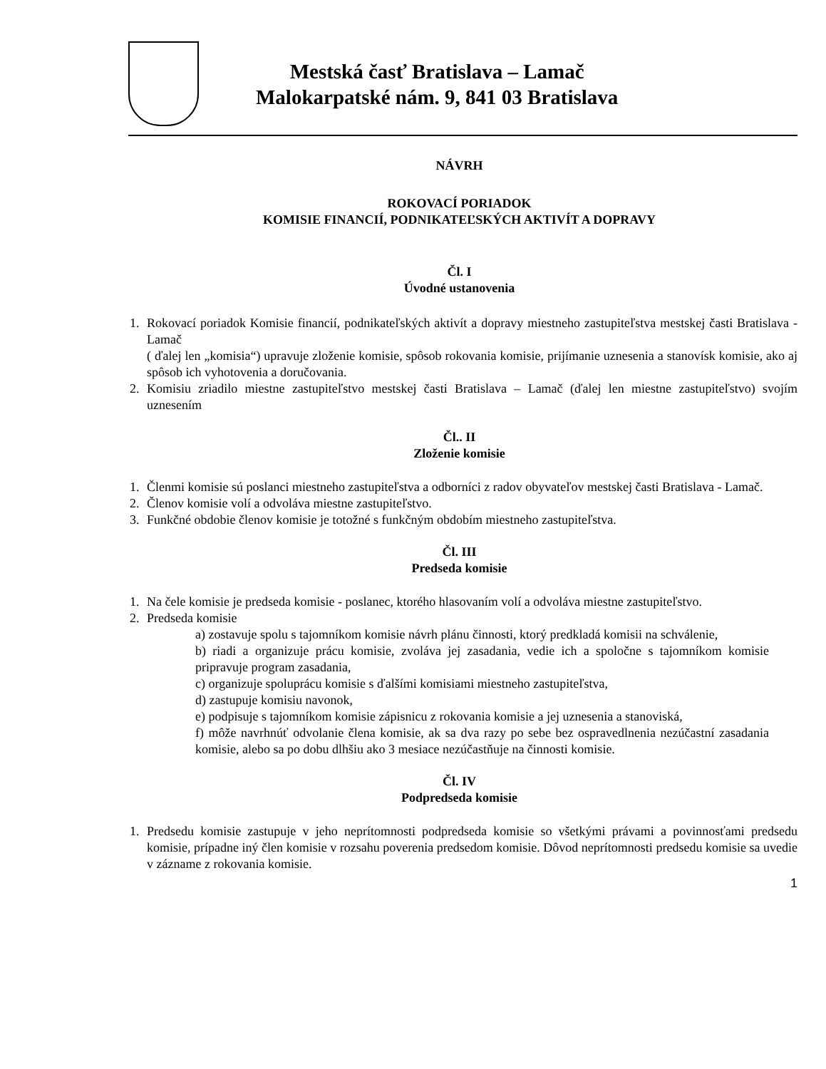Mestská časť Bratislava – Lamač
Malokarpatské nám. 9, 841 03 Bratislava
NÁVRH
ROKOVACÍ PORIADOK
KOMISIE FINANCIÍ, PODNIKATEĽSKÝCH AKTIVÍT A DOPRAVY
Čl. I
Úvodné ustanovenia
1. Rokovací poriadok Komisie financií, podnikateľských aktivít a dopravy miestneho zastupiteľstva mestskej časti Bratislava - Lamač
( ďalej len „komisia“) upravuje zloženie komisie, spôsob rokovania komisie, prijímanie uznesenia a stanovísk komisie, ako aj spôsob ich vyhotovenia a doručovania.
2. Komisiu zriadilo miestne zastupiteľstvo mestskej časti Bratislava – Lamač (ďalej len miestne zastupiteľstvo) svojím uznesením
Čl.. II
Zloženie komisie
1. Členmi komisie sú poslanci miestneho zastupiteľstva a odborníci z radov obyvateľov mestskej časti Bratislava - Lamač.
2. Členov komisie volí a odvoláva miestne zastupiteľstvo.
3. Funkčné obdobie členov komisie je totožné s funkčným obdobím miestneho zastupiteľstva.
Čl. III
Predseda komisie
1. Na čele komisie je predseda komisie - poslanec, ktorého hlasovaním volí a odvoláva miestne zastupiteľstvo.
2. Predseda komisie
a) zostavuje spolu s tajomníkom komisie návrh plánu činnosti, ktorý predkladá komisii na schválenie,
b) riadi a organizuje prácu komisie, zvoláva jej zasadania, vedie ich a spoločne s tajomníkom komisie pripravuje program zasadania,
c) organizuje spoluprácu komisie s ďalšími komisiami miestneho zastupiteľstva,
d) zastupuje komisiu navonok,
e) podpisuje s tajomníkom komisie zápisnicu z rokovania komisie a jej uznesenia a stanoviská,
f) môže navrhnúť odvolanie člena komisie, ak sa dva razy po sebe bez ospravedlnenia nezúčastní zasadania komisie, alebo sa po dobu dlhšiu ako 3 mesiace nezúčastňuje na činnosti komisie.
Čl. IV
Podpredseda komisie
1. Predsedu komisie zastupuje v jeho neprítomnosti podpredseda komisie so všetkými právami a povinnosťami predsedu komisie, prípadne iný člen komisie v rozsahu poverenia predsedom komisie. Dôvod neprítomnosti predsedu komisie sa uvedie v zázname z rokovania komisie.
1